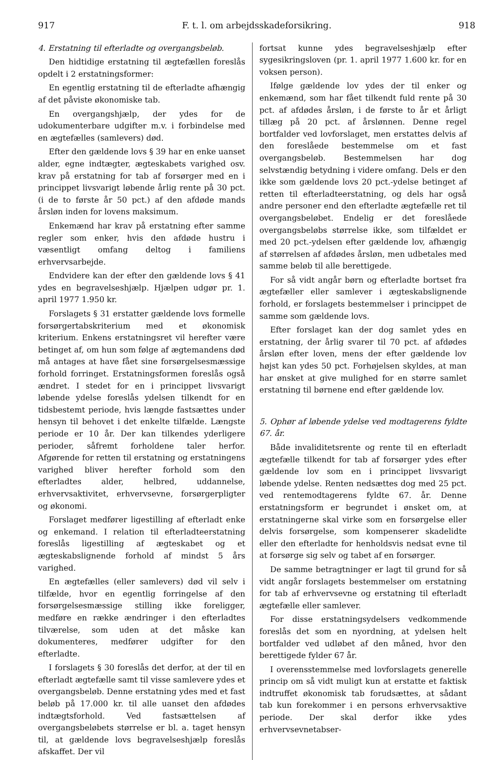917 F. t. l. om arbejdsskadeforsikring. 918
4. Erstatning til efterladte og overgangsbeløb.
Den hidtidige erstatning til ægtefællen foreslås opdelt i 2 erstatningsformer:
En egentlig erstatning til de efterladte afhængig af det påviste økonomiske tab.
En overgangshjælp, der ydes for de udokumenterbare udgifter m.v. i forbindelse med en ægtefælles (samlevers) død.
Efter den gældende lovs § 39 har en enke uanset alder, egne indtægter, ægteskabets varighed osv. krav på erstatning for tab af forsørger med en i princippet livsvarigt løbende årlig rente på 30 pct. (i de to første år 50 pct.) af den afdøde mands årsløn inden for lovens maksimum.
Enkemænd har krav på erstatning efter samme regler som enker, hvis den afdøde hustru i væsentligt omfang deltog i familiens erhvervsarbejde.
Endvidere kan der efter den gældende lovs § 41 ydes en begravelseshjælp. Hjælpen udgør pr. 1. april 1977 1.950 kr.
Forslagets § 31 erstatter gældende lovs formelle forsørgertabskriterium med et økonomisk kriterium. Enkens erstatningsret vil herefter være betinget af, om hun som følge af ægtemandens død må antages at have fået sine forsørgelsesmæssige forhold forringet. Erstatningsformen foreslås også ændret. I stedet for en i princippet livsvarigt løbende ydelse foreslås ydelsen tilkendt for en tidsbestemt periode, hvis længde fastsættes under hensyn til behovet i det enkelte tilfælde. Længste periode er 10 år. Der kan tilkendes yderligere perioder, såfremt forholdene taler herfor. Afgørende for retten til erstatning og erstatningens varighed bliver herefter forhold som den efterladtes alder, helbred, uddannelse, erhvervsaktivitet, erhvervsevne, forsørgerpligter og økonomi.
Forslaget medfører ligestilling af efterladt enke og enkemand. I relation til efterladteerstatning foreslås ligestilling af ægteskabet og et ægteskabslignende forhold af mindst 5 års varighed.
En ægtefælles (eller samlevers) død vil selv i tilfælde, hvor en egentlig forringelse af den forsørgelsesmæssige stilling ikke foreligger, medføre en række ændringer i den efterladtes tilværelse, som uden at det måske kan dokumenteres, medfører udgifter for den efterladte.
I forslagets § 30 foreslås det derfor, at der til en efterladt ægtefælle samt til visse samlevere ydes et overgangsbeløb. Denne erstatning ydes med et fast beløb på 17.000 kr. til alle uanset den afdødes indtægtsforhold. Ved fastsættelsen af overgangsbeløbets størrelse er bl. a. taget hensyn til, at gældende lovs begravelseshjælp foreslås afskaffet. Der vil
fortsat kunne ydes begravelseshjælp efter sygesikringsloven (pr. 1. april 1977 1.600 kr. for en voksen person).
Ifølge gældende lov ydes der til enker og enkemænd, som har fået tilkendt fuld rente på 30 pct. af afdødes årsløn, i de første to år et årligt tillæg på 20 pct. af årslønnen. Denne regel bortfalder ved lovforslaget, men erstattes delvis af den foreslåede bestemmelse om et fast overgangsbeløb. Bestemmelsen har dog selvstændig betydning i videre omfang. Dels er den ikke som gældende lovs 20 pct.-ydelse betinget af retten til efterladteerstatning, og dels har også andre personer end den efterladte ægtefælle ret til overgangsbeløbet. Endelig er det foreslåede overgangsbeløbs størrelse ikke, som tilfældet er med 20 pct.-ydelsen efter gældende lov, afhængig af størrelsen af afdødes årsløn, men udbetales med samme beløb til alle berettigede.
For så vidt angår børn og efterladte bortset fra ægtefæller eller samlever i ægteskabslignende forhold, er forslagets bestemmelser i princippet de samme som gældende lovs.
Efter forslaget kan der dog samlet ydes en erstatning, der årlig svarer til 70 pct. af afdødes årsløn efter loven, mens der efter gældende lov højst kan ydes 50 pct. Forhøjelsen skyldes, at man har ønsket at give mulighed for en større samlet erstatning til børnene end efter gældende lov.
5. Ophør af løbende ydelse ved modtagerens fyldte 67. år.
Både invaliditetsrente og rente til en efterladt ægtefælle tilkendt for tab af forsørger ydes efter gældende lov som en i princippet livsvarigt løbende ydelse. Renten nedsættes dog med 25 pct. ved rentemodtagerens fyldte 67. år. Denne erstatningsform er begrundet i ønsket om, at erstatningerne skal virke som en forsørgelse eller delvis forsørgelse, som kompenserer skadelidte eller den efterladte for henholdsvis nedsat evne til at forsørge sig selv og tabet af en forsørger.
De samme betragtninger er lagt til grund for så vidt angår forslagets bestemmelser om erstatning for tab af erhvervsevne og erstatning til efterladt ægtefælle eller samlever.
For disse erstatningsydelsers vedkommende foreslås det som en nyordning, at ydelsen helt bortfalder ved udløbet af den måned, hvor den berettigede fylder 67 år.
I overensstemmelse med lovforslagets generelle princip om så vidt muligt kun at erstatte et faktisk indtruffet økonomisk tab forudsættes, at sådant tab kun forekommer i en persons erhvervsaktive periode. Der skal derfor ikke ydes erhvervsevnetabser-